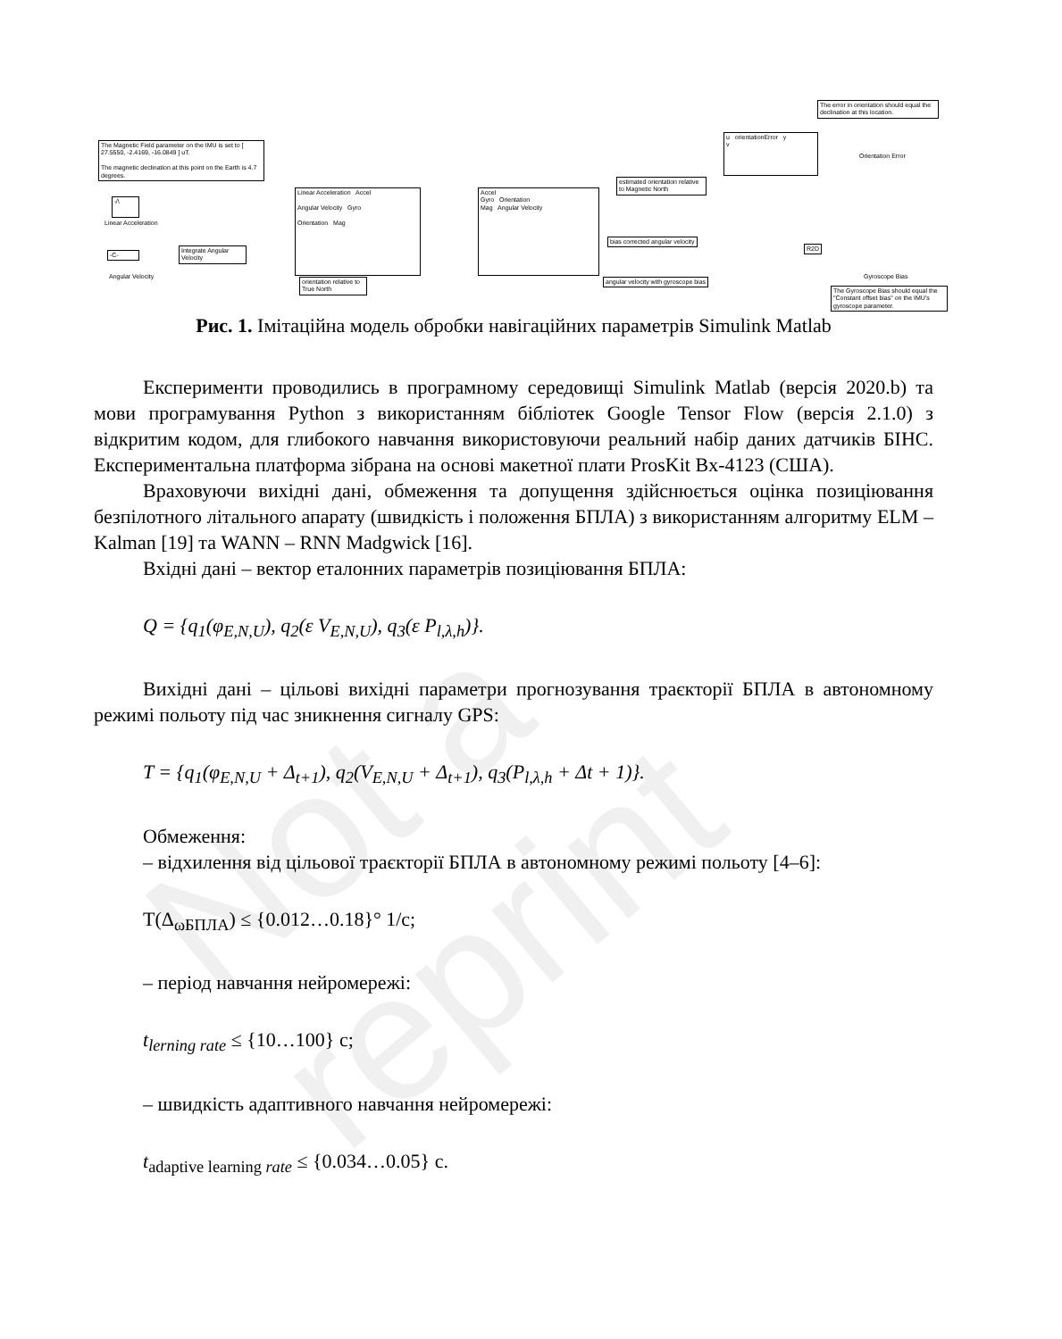Not a reprint
The error in orientation should equal the declination at this location.
The Magnetic Field parameter on the IMU is set to [ 27.5550, -2.4169, -16.0849 ] uT.
The magnetic declination at this point on the Earth is 4.7 degrees.
√\
Linear Acceleration
-C-
Angular Velocity
Integrate Angular Velocity
orientation relative to True North
Linear Acceleration Accel
Angular Velocity Gyro
Orientation Mag
Accel
Gyro Orientation
Mag Angular Velocity
estimated orientation relative to Magnetic North
u orientationError y
v
Orientation Error
bias corrected angular velocity
angular velocity with gyroscope bias
R2D
Gyroscope Bias
The Gyroscope Bias should equal the "Constant offset bias" on the IMU's gyroscope parameter.
Рис. 1. Імітаційна модель обробки навігаційних параметрів Simulink Matlab
Експерименти проводились в програмному середовищі Simulink Matlab (версія 2020.b) та мови програмування Python з використанням бібліотек Google Tensor Flow (версія 2.1.0) з відкритим кодом, для глибокого навчання використовуючи реальний набір даних датчиків БІНС. Експериментальна платформа зібрана на основі макетної плати ProsKit Bx-4123 (США).
Враховуючи вихідні дані, обмеження та допущення здійснюється оцінка позиціювання безпілотного літального апарату (швидкість і положення БПЛА) з використанням алгоритму ELM – Kalman [19] та WANN – RNN Madgwick [16].
Вхідні дані – вектор еталонних параметрів позиціювання БПЛА:
Q = {q<sub>1</sub>(φ<sub>E,N,U</sub>), q<sub>2</sub>(ε V<sub>E,N,U</sub>), q<sub>3</sub>(ε P<sub>l,λ,h</sub>)}.
Вихідні дані – цільові вихідні параметри прогнозування траєкторії БПЛА в автономному режимі польоту під час зникнення сигналу GPS:
T = {q<sub>1</sub>(φ<sub>E,N,U</sub> + Δ<sub>t+1</sub>), q<sub>2</sub>(V<sub>E,N,U</sub> + Δ<sub>t+1</sub>), q<sub>3</sub>(P<sub>l,λ,h</sub> + Δt + 1)}.
Обмеження:
– відхилення від цільової траєкторії БПЛА в автономному режимі польоту [4–6]:
Т(Δ<sub>ωБПЛА</sub>) ≤ {0.012…0.18}° 1/с;
– період навчання нейромережі:
t<sub>lerning rate</sub> ≤ {10…100} с;
– швидкість адаптивного навчання нейромережі:
t<sub>adaptive learning rate</sub> ≤ {0.034…0.05} с.